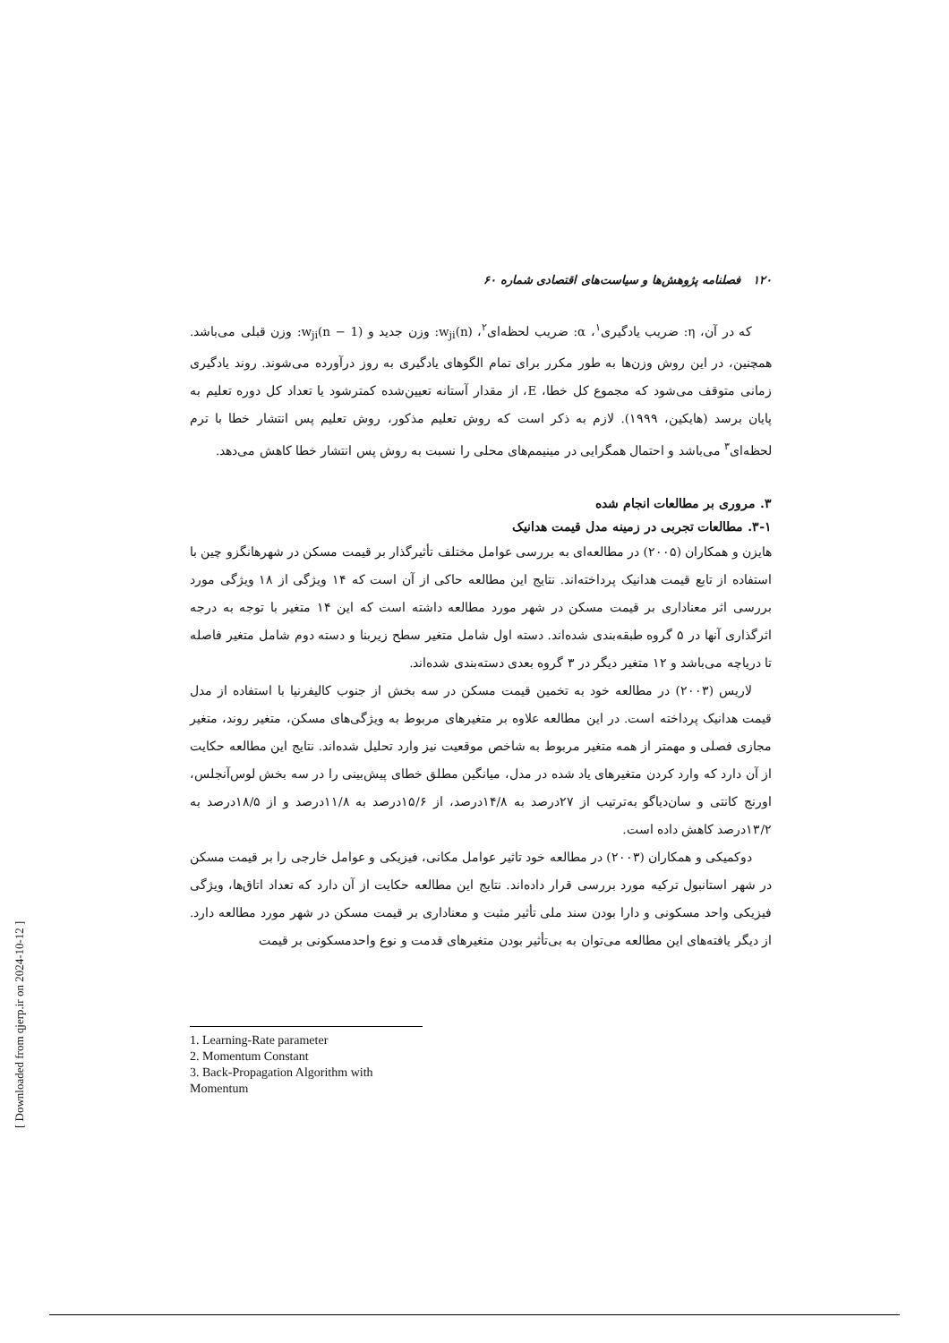۱۲۰ فصلنامه پژوهش‌ها و سیاست‌های اقتصادی شماره ۶۰
که در آن، η: ضریب یادگیری<sup>۱</sup>، α: ضریب لحظه‌ای<sup>۲</sup>، w<sub>ji</sub>(n): وزن جدید و w<sub>ji</sub>(n − 1): وزن قبلی می‌باشد. همچنین، در این روش وزن‌ها به طور مکرر برای تمام الگوهای یادگیری به روز درآورده می‌شوند. روند یادگیری زمانی متوقف می‌شود که مجموع کل خطا، E، از مقدار آستانه تعیین‌شده کمترشود یا تعداد کل دوره تعلیم به پایان برسد (هایکین، ۱۹۹۹). لازم به ذکر است که روش تعلیم مذکور، روش تعلیم پس انتشار خطا با ترم لحظه‌ای<sup>۳</sup> می‌باشد و احتمال همگرایی در مینیمم‌های محلی را نسبت به روش پس انتشار خطا کاهش می‌دهد.
۳. مروری بر مطالعات انجام شده
۳-۱. مطالعات تجربی در زمینه مدل قیمت هدانیک
هایزن و همکاران (۲۰۰۵) در مطالعه‌ای به بررسی عوامل مختلف تأثیرگذار بر قیمت مسکن در شهرهانگزو چین با استفاده از تابع قیمت هدانیک پرداخته‌اند. نتایج این مطالعه حاکی از آن است که ۱۴ ویژگی از ۱۸ ویژگی مورد بررسی اثر معناداری بر قیمت مسکن در شهر مورد مطالعه داشته است که این ۱۴ متغیر با توجه به درجه اثرگذاری آنها در ۵ گروه طبقه‌بندی شده‌اند. دسته اول شامل متغیر سطح زیربنا و دسته دوم شامل متغیر فاصله تا دریاچه می‌باشد و ۱۲ متغیر دیگر در ۳ گروه بعدی دسته‌بندی شده‌اند.
لاریس (۲۰۰۳) در مطالعه خود به تخمین قیمت مسکن در سه بخش از جنوب کالیفرنیا با استفاده از مدل قیمت هدانیک پرداخته است. در این مطالعه علاوه بر متغیرهای مربوط به ویژگی‌های مسکن، متغیر روند، متغیر مجازی فصلی و مهمتر از همه متغیر مربوط به شاخص موقعیت نیز وارد تحلیل شده‌اند. نتایج این مطالعه حکایت از آن دارد که وارد کردن متغیرهای یاد شده در مدل، میانگین مطلق خطای پیش‌بینی را در سه بخش لوس‌آنجلس، اورنج کانتی و سان‌دیاگو به‌ترتیب از ۲۷درصد به ۱۴/۸درصد، از ۱۵/۶درصد به ۱۱/۸درصد و از ۱۸/۵درصد به ۱۳/۲درصد کاهش داده است.
دوکمیکی و همکاران (۲۰۰۳) در مطالعه خود تاثیر عوامل مکانی، فیزیکی و عوامل خارجی را بر قیمت مسکن در شهر استانبول ترکیه مورد بررسی قرار داده‌اند. نتایج این مطالعه حکایت از آن دارد که تعداد اتاق‌ها، ویژگی فیزیکی واحد مسکونی و دارا بودن سند ملی تأثیر مثبت و معناداری بر قیمت مسکن در شهر مورد مطالعه دارد. از دیگر یافته‌های این مطالعه می‌توان به بی‌تأثیر بودن متغیرهای قدمت و نوع واحدمسکونی بر قیمت
1. Learning-Rate parameter
2. Momentum Constant
3. Back-Propagation Algorithm with Momentum
[ Downloaded from qjerp.ir on 2024-10-12 ]